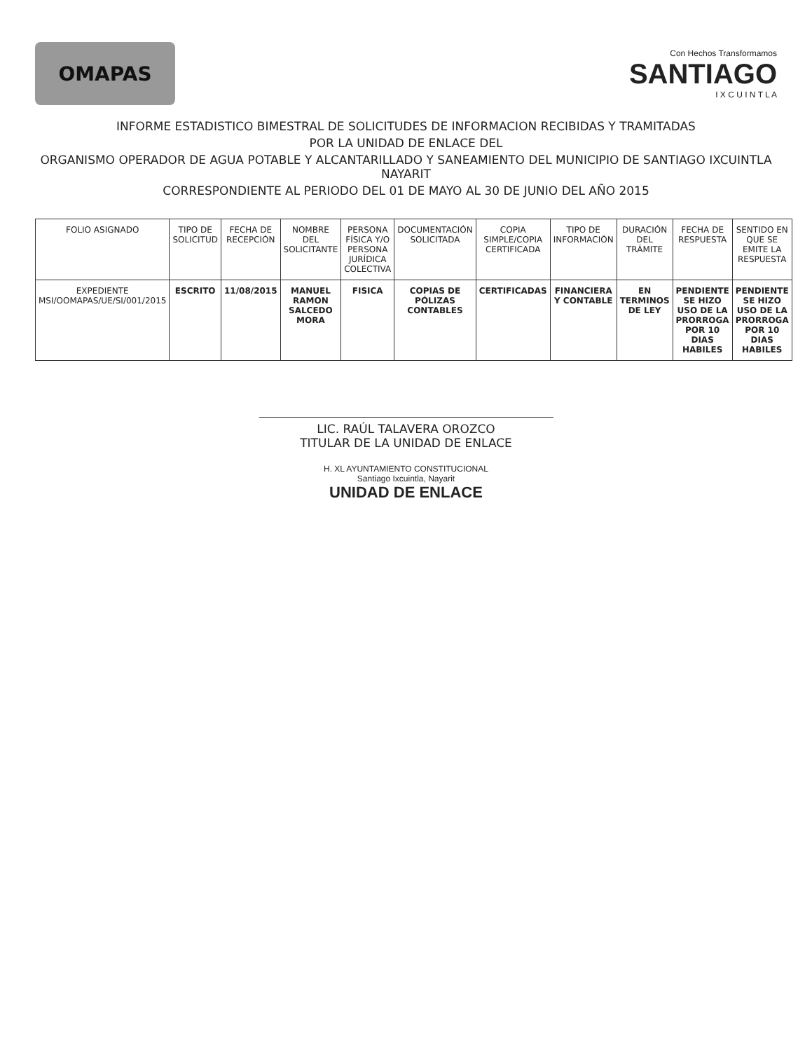OMAPAS
Con Hechos Transformamos
SANTIAGO
I X C U I N T L A
INFORME ESTADISTICO BIMESTRAL DE SOLICITUDES DE INFORMACION RECIBIDAS Y TRAMITADAS
POR LA UNIDAD DE ENLACE DEL
ORGANISMO OPERADOR DE AGUA POTABLE Y ALCANTARILLADO Y SANEAMIENTO DEL MUNICIPIO DE SANTIAGO IXCUINTLA NAYARIT
CORRESPONDIENTE AL PERIODO DEL 01 DE MAYO AL 30 DE JUNIO DEL AÑO 2015
| FOLIO ASIGNADO | TIPO DE SOLICITUD | FECHA DE RECEPCIÓN | NOMBRE DEL SOLICITANTE | PERSONA FÍSICA Y/O PERSONA JURÍDICA COLECTIVA | DOCUMENTACIÓN SOLICITADA | COPIA SIMPLE/COPIA CERTIFICADA | TIPO DE INFORMACIÓN | DURACIÓN DEL TRÁMITE | FECHA DE RESPUESTA | SENTIDO EN QUE SE EMITE LA RESPUESTA |
| --- | --- | --- | --- | --- | --- | --- | --- | --- | --- | --- |
| EXPEDIENTE MSI/OOMAPAS/UE/SI/001/2015 | ESCRITO | 11/08/2015 | MANUEL RAMON SALCEDO MORA | FISICA | COPIAS DE PÓLIZAS CONTABLES | CERTIFICADAS | FINANCIERA Y CONTABLE | EN TERMINOS DE LEY | PENDIENTE SE HIZO USO DE LA PRORROGA POR 10 DIAS HABILES | PENDIENTE SE HIZO USO DE LA PRORROGA POR 10 DIAS HABILES |
LIC. RAÚL TALAVERA OROZCO
TITULAR DE LA UNIDAD DE ENLACE
H. XL AYUNTAMIENTO CONSTITUCIONAL
Santiago Ixcuintla, Nayarit
UNIDAD DE ENLACE